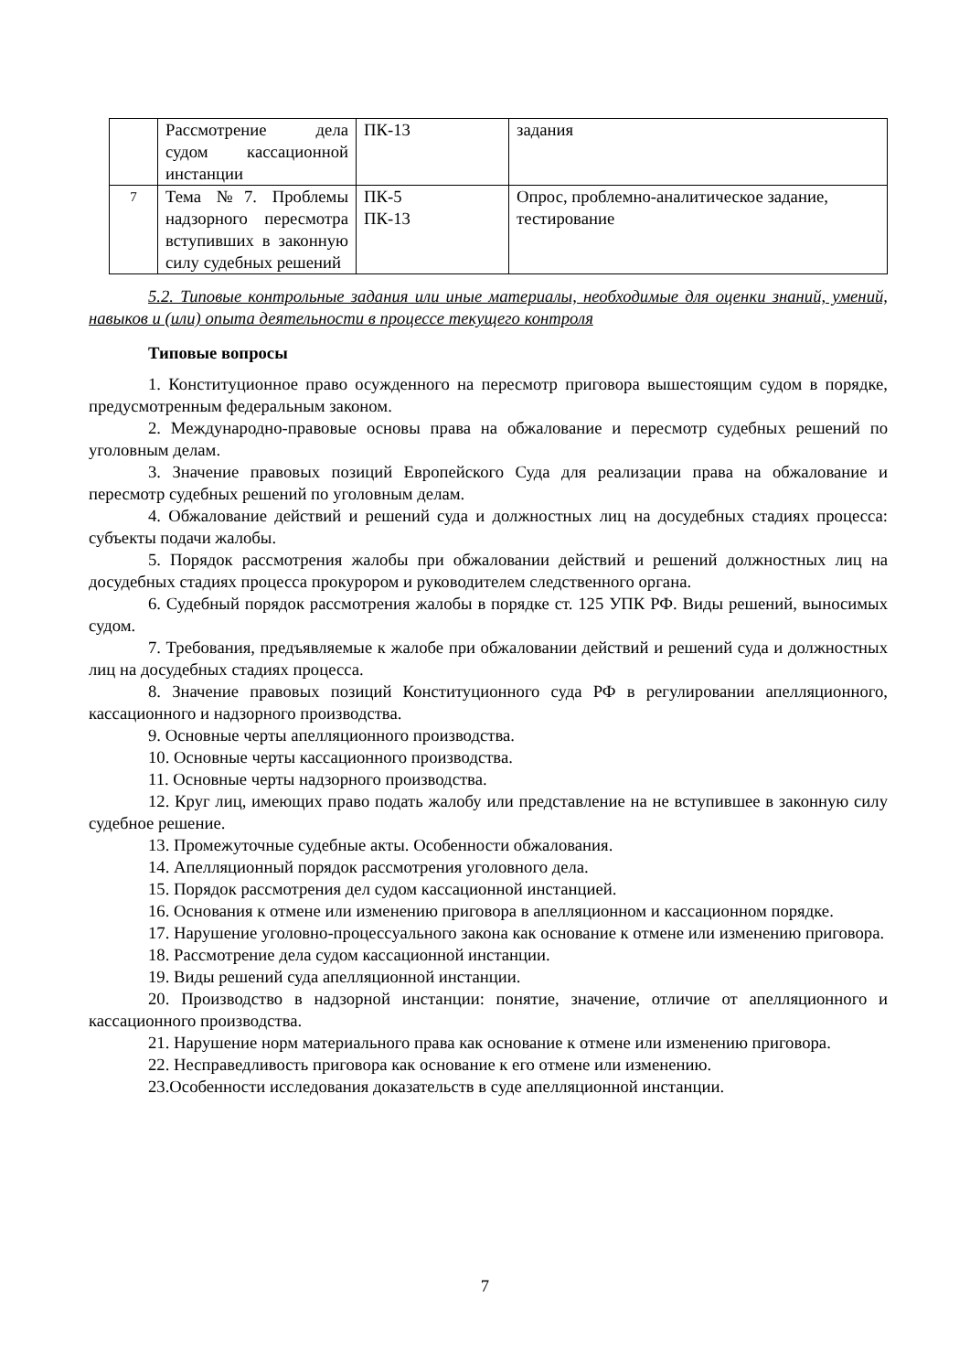| | Рассмотрение дела судом кассационной инстанции | ПК-13 | задания |
| 7 | Тема №7. Проблемы надзорного пересмотра вступивших в законную силу судебных решений | ПК-5 ПК-13 | Опрос, проблемно-аналитическое задание, тестирование |
5.2. Типовые контрольные задания или иные материалы, необходимые для оценки знаний, умений, навыков и (или) опыта деятельности в процессе текущего контроля
Типовые вопросы
1. Конституционное право осужденного на пересмотр приговора вышестоящим судом в порядке, предусмотренным федеральным законом.
2. Международно-правовые основы права на обжалование и пересмотр судебных решений по уголовным делам.
3. Значение правовых позиций Европейского Суда для реализации права на обжалование и пересмотр судебных решений по уголовным делам.
4. Обжалование действий и решений суда и должностных лиц на досудебных стадиях процесса: субъекты подачи жалобы.
5. Порядок рассмотрения жалобы при обжаловании действий и решений должностных лиц на досудебных стадиях процесса прокурором и руководителем следственного органа.
6. Судебный порядок рассмотрения жалобы в порядке ст. 125 УПК РФ. Виды решений, выносимых судом.
7. Требования, предъявляемые к жалобе при обжаловании действий и решений суда и должностных лиц на досудебных стадиях процесса.
8. Значение правовых позиций Конституционного суда РФ в регулировании апелляционного, кассационного и надзорного производства.
9. Основные черты апелляционного производства.
10. Основные черты кассационного производства.
11. Основные черты надзорного производства.
12. Круг лиц, имеющих право подать жалобу или представление на не вступившее в законную силу судебное решение.
13. Промежуточные судебные акты. Особенности обжалования.
14. Апелляционный порядок рассмотрения уголовного дела.
15. Порядок рассмотрения дел судом кассационной инстанцией.
16. Основания к отмене или изменению приговора в апелляционном и кассационном порядке.
17. Нарушение уголовно-процессуального закона как основание к отмене или изменению приговора.
18. Рассмотрение дела судом кассационной инстанции.
19. Виды решений суда апелляционной инстанции.
20. Производство в надзорной инстанции: понятие, значение, отличие от апелляционного и кассационного производства.
21. Нарушение норм материального права как основание к отмене или изменению приговора.
22. Несправедливость приговора как основание к его отмене или изменению.
23.Особенности исследования доказательств в суде апелляционной инстанции.
7